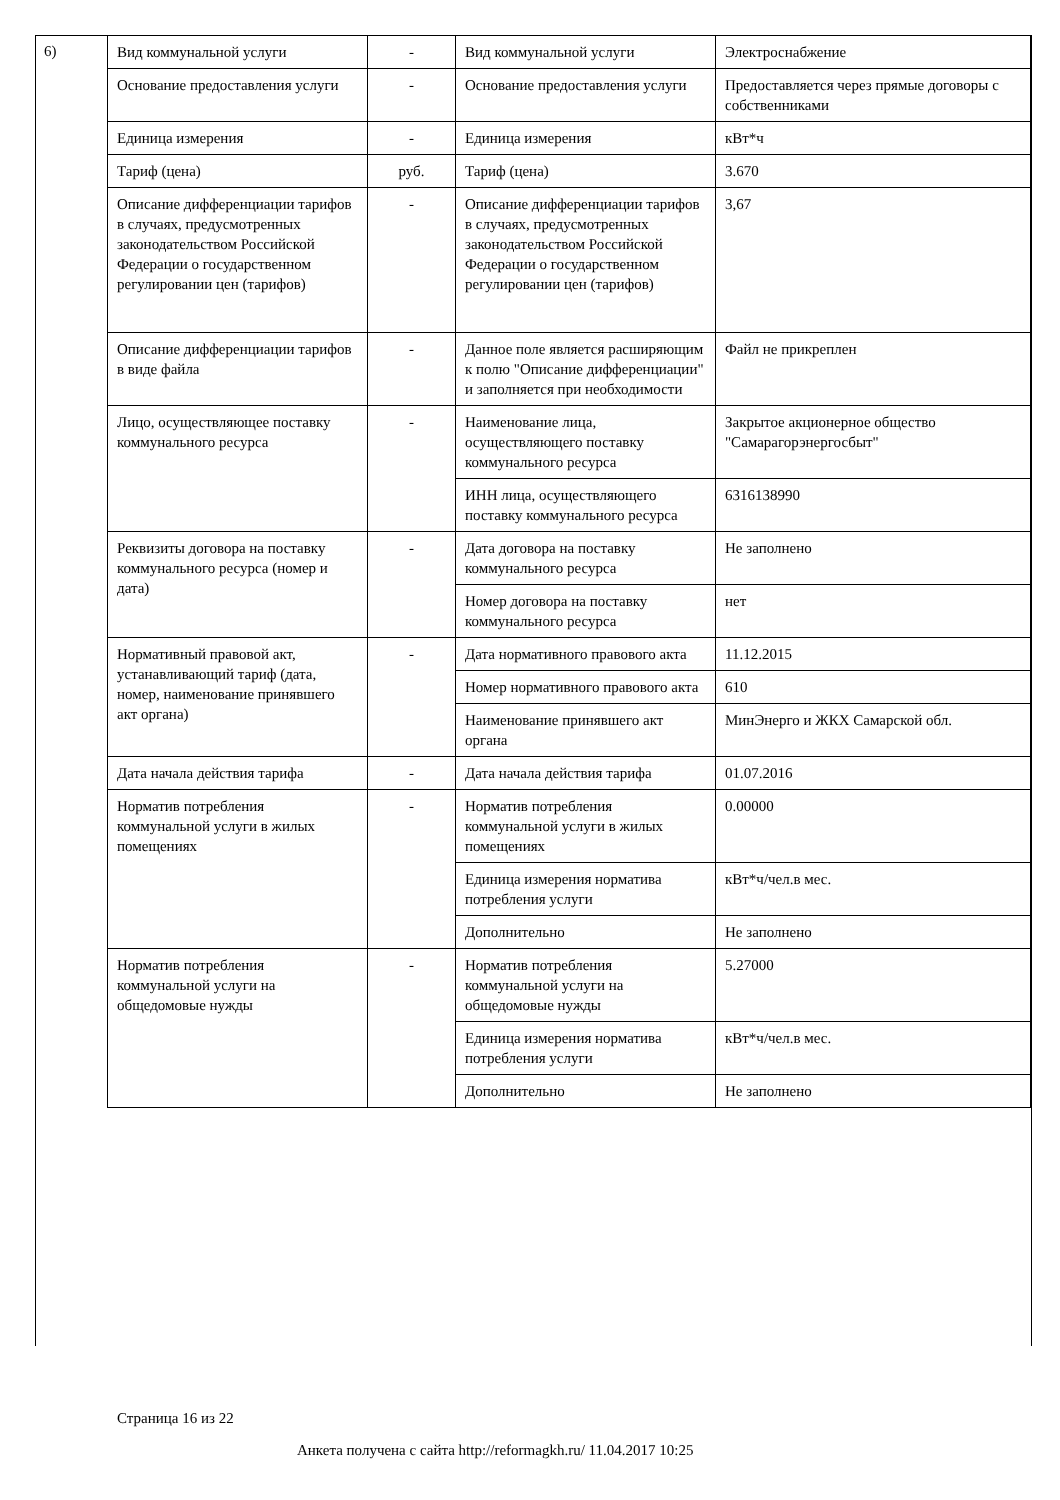6)
| Вид коммунальной услуги | - | Вид коммунальной услуги | Электроснабжение |
| Основание предоставления услуги | - | Основание предоставления услуги | Предоставляется через прямые договоры с собственниками |
| Единица измерения | - | Единица измерения | кВт*ч |
| Тариф (цена) | руб. | Тариф (цена) | 3.670 |
| Описание дифференциации тарифов в случаях, предусмотренных законодательством Российской Федерации о государственном регулировании цен (тарифов) | - | Описание дифференциации тарифов в случаях, предусмотренных законодательством Российской Федерации о государственном регулировании цен (тарифов) | 3,67 |
| Описание дифференциации тарифов в виде файла | - | Данное поле является расширяющим к полю "Описание дифференциации" и заполняется при необходимости | Файл не прикреплен |
| Лицо, осуществляющее поставку коммунального ресурса | - | Наименование лица, осуществляющего поставку коммунального ресурса | Закрытое акционерное общество "Самарагорэнергосбыт" |
| | | ИНН лица, осуществляющего поставку коммунального ресурса | 6316138990 |
| Реквизиты договора на поставку коммунального ресурса (номер и дата) | - | Дата договора на поставку коммунального ресурса | Не заполнено |
| | | Номер договора на поставку коммунального ресурса | нет |
| Нормативный правовой акт, устанавливающий тариф (дата, номер, наименование принявшего акт органа) | - | Дата нормативного правового акта | 11.12.2015 |
| | | Номер нормативного правового акта | 610 |
| | | Наименование принявшего акт органа | МинЭнерго и ЖКХ Самарской обл. |
| Дата начала действия тарифа | - | Дата начала действия тарифа | 01.07.2016 |
| Норматив потребления коммунальной услуги в жилых помещениях | - | Норматив потребления коммунальной услуги в жилых помещениях | 0.00000 |
| | | Единица измерения норматива потребления услуги | кВт*ч/чел.в мес. |
| | | Дополнительно | Не заполнено |
| Норматив потребления коммунальной услуги на общедомовые нужды | - | Норматив потребления коммунальной услуги на общедомовые нужды | 5.27000 |
| | | Единица измерения норматива потребления услуги | кВт*ч/чел.в мес. |
| | | Дополнительно | Не заполнено |
Страница 16 из 22
Анкета получена с сайта http://reformagkh.ru/ 11.04.2017 10:25